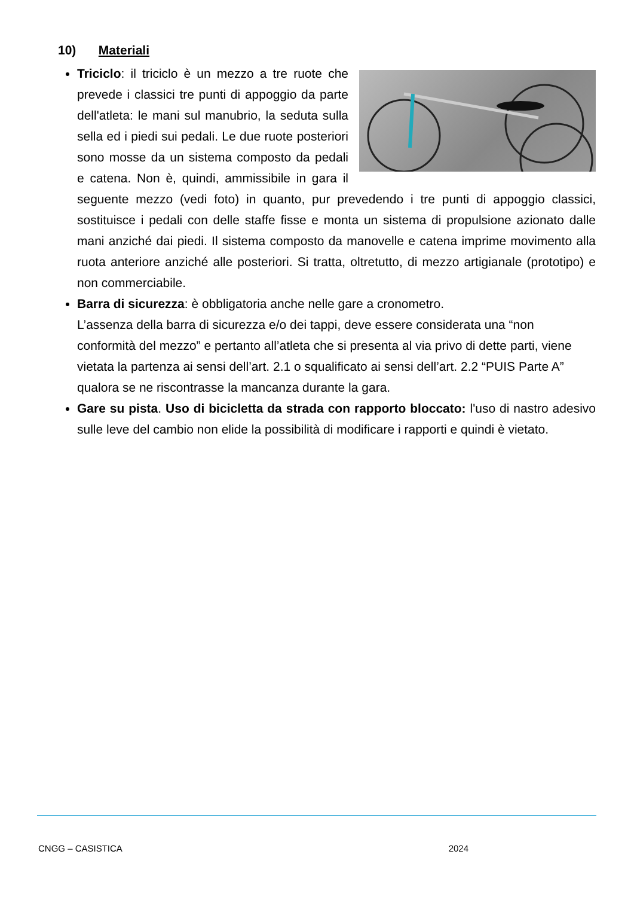10) Materiali
Triciclo: il triciclo è un mezzo a tre ruote che prevede i classici tre punti di appoggio da parte dell'atleta: le mani sul manubrio, la seduta sulla sella ed i piedi sui pedali. Le due ruote posteriori sono mosse da un sistema composto da pedali e catena. Non è, quindi, ammissibile in gara il seguente mezzo (vedi foto) in quanto, pur prevedendo i tre punti di appoggio classici, sostituisce i pedali con delle staffe fisse e monta un sistema di propulsione azionato dalle mani anziché dai piedi. Il sistema composto da manovelle e catena imprime movimento alla ruota anteriore anziché alle posteriori. Si tratta, oltretutto, di mezzo artigianale (prototipo) e non commerciabile.
Barra di sicurezza: è obbligatoria anche nelle gare a cronometro.
L’assenza della barra di sicurezza e/o dei tappi, deve essere considerata una “non conformità del mezzo” e pertanto all’atleta che si presenta al via privo di dette parti, viene vietata la partenza ai sensi dell’art. 2.1 o squalificato ai sensi dell’art. 2.2 “PUIS Parte A” qualora se ne riscontrasse la mancanza durante la gara.
Gare su pista. Uso di bicicletta da strada con rapporto bloccato: l'uso di nastro adesivo sulle leve del cambio non elide la possibilità di modificare i rapporti e quindi è vietato.
CNGG – CASISTICA 2024